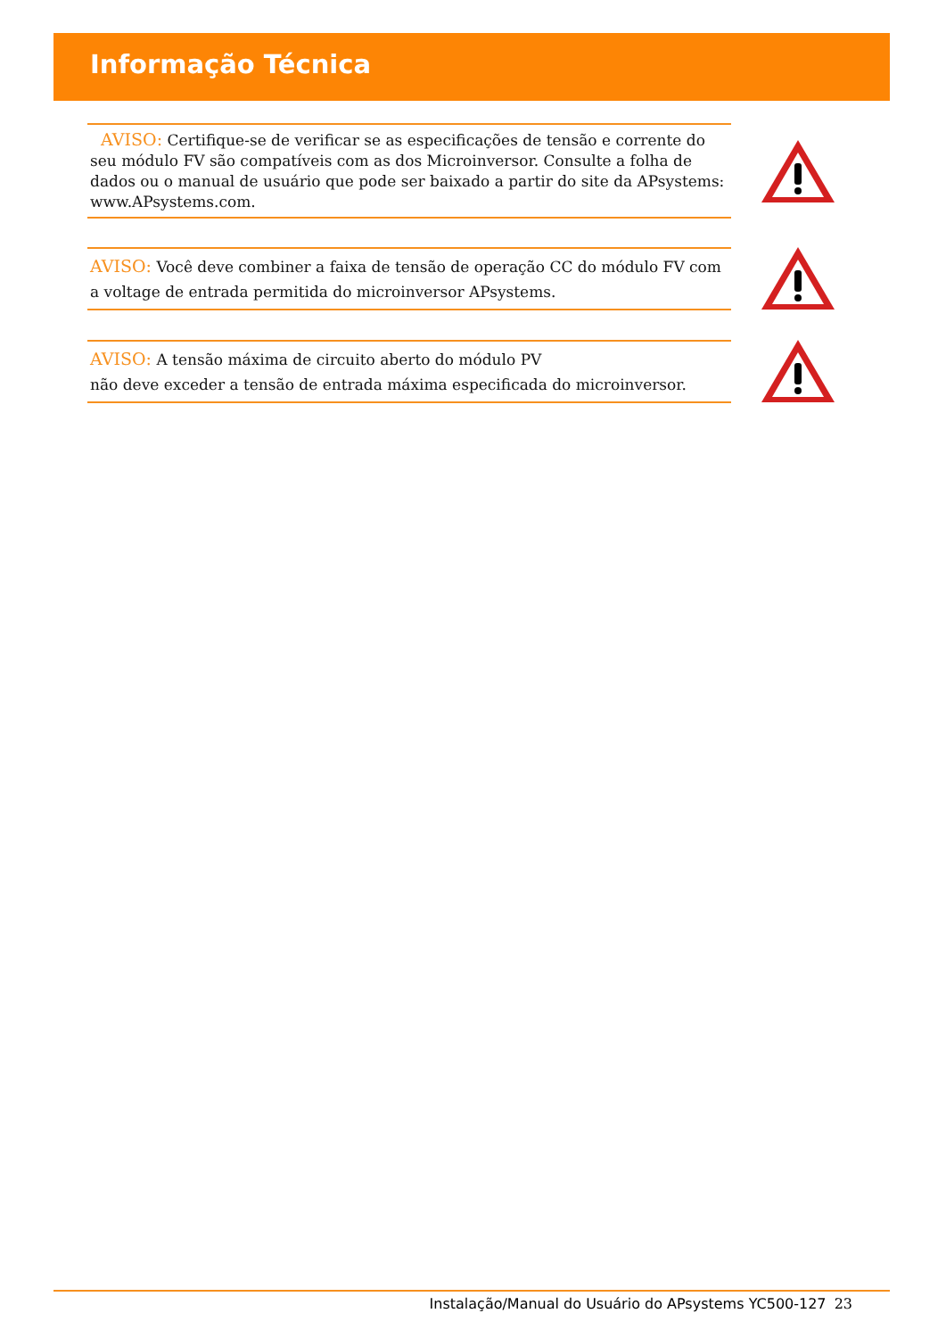Informação Técnica
AVISO: Certifique-se de verificar se as especificações de tensão e corrente do seu módulo FV são compatíveis com as dos Microinversor. Consulte a folha de dados ou o manual de usuário que pode ser baixado a partir do site da APsystems: www.APsystems.com.
AVISO: Você deve combiner a faixa de tensão de operação CC do módulo FV com a voltage de entrada permitida do microinversor APsystems.
AVISO: A tensão máxima de circuito aberto do módulo PV
não deve exceder a tensão de entrada máxima especificada do microinversor.
Instalação/Manual do Usuário do APsystems YC500-127 23